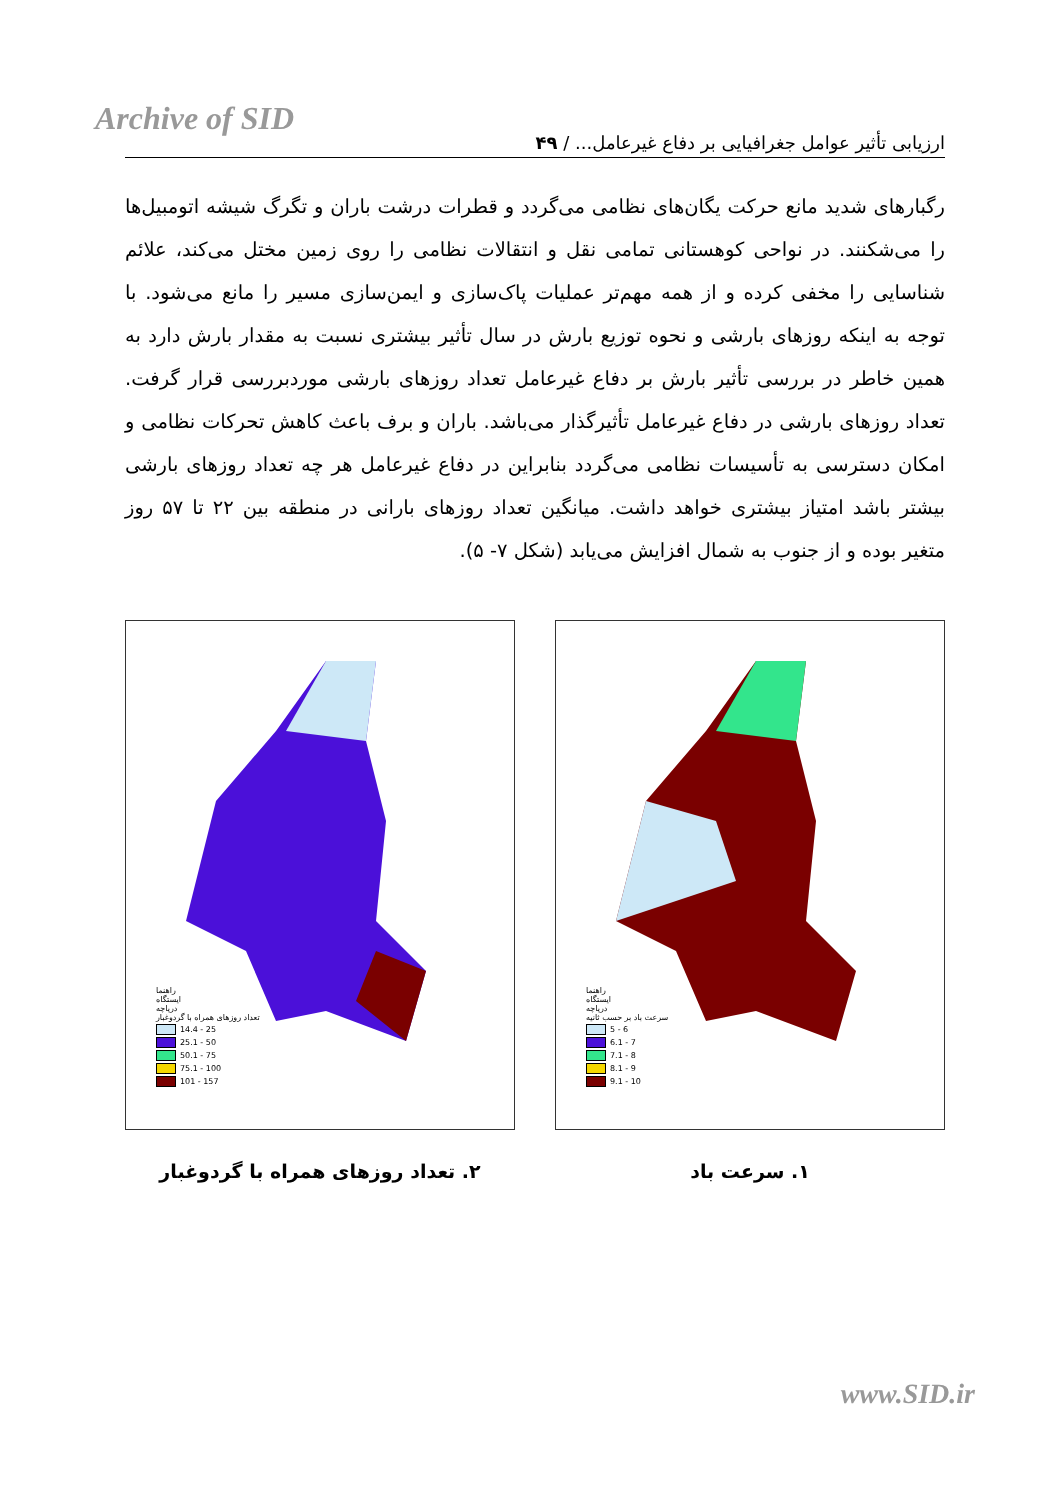Archive of SID
ارزیابی تأثیر عوامل جغرافیایی بر دفاع غیرعامل... / ۴۹
رگبارهای شدید مانع حرکت یگان‌های نظامی می‌گردد و قطرات درشت باران و تگرگ شیشه اتومبیل‌ها را می‌شکنند. در نواحی کوهستانی تمامی نقل و انتقالات نظامی را روی زمین مختل می‌کند، علائم شناسایی را مخفی کرده و از همه مهم‌تر عملیات پاک‌سازی و ایمن‌سازی مسیر را مانع می‌شود. با توجه به اینکه روزهای بارشی و نحوه توزیع بارش در سال تأثیر بیشتری نسبت به مقدار بارش دارد به همین خاطر در بررسی تأثیر بارش بر دفاع غیرعامل تعداد روزهای بارشی موردبررسی قرار گرفت. تعداد روزهای بارشی در دفاع غیرعامل تأثیرگذار می‌باشد. باران و برف باعث کاهش تحرکات نظامی و امکان دسترسی به تأسیسات نظامی می‌گردد بنابراین در دفاع غیرعامل هر چه تعداد روزهای بارشی بیشتر باشد امتیاز بیشتری خواهد داشت. میانگین تعداد روزهای بارانی در منطقه بین ۲۲ تا ۵۷ روز متغیر بوده و از جنوب به شمال افزایش می‌یابد (شکل ۷- ۵).
راهنما
ایستگاه
دریاچه
سرعت باد بر حسب ثانیه
5 - 6
6.1 - 7
7.1 - 8
8.1 - 9
9.1 - 10
۱. سرعت باد
راهنما
ایستگاه
دریاچه
تعداد روزهای همراه با گردوغبار
14.4 - 25
25.1 - 50
50.1 - 75
75.1 - 100
101 - 157
۲. تعداد روزهای همراه با گردوغبار
www.SID.ir